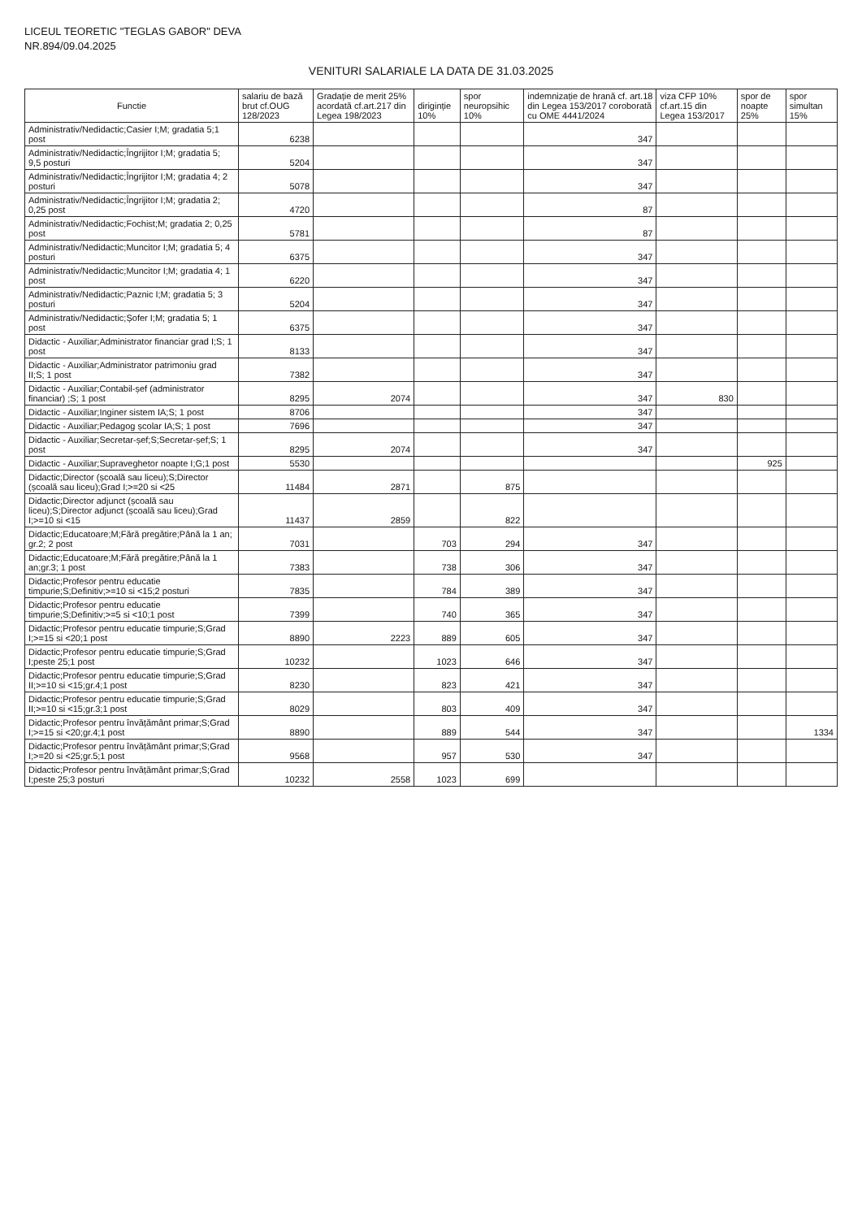LICEUL TEORETIC "TEGLAS GABOR" DEVA
NR.894/09.04.2025
VENITURI SALARIALE LA DATA DE 31.03.2025
| Functie | salariu de bază brut cf.OUG 128/2023 | Gradație de merit 25% acordată cf.art.217 din Legea 198/2023 | diriginție 10% | spor neuropsihic 10% | indemnizație de hrană cf. art.18 din Legea 153/2017 coroborată cu OME 4441/2024 | viza CFP 10% cf.art.15 din Legea 153/2017 | spor de noapte 25% | spor simultan 15% |
| --- | --- | --- | --- | --- | --- | --- | --- | --- |
| Administrativ/Nedidactic;Casier I;M; gradatia 5;1 post | 6238 | | | | 347 | | | |
| Administrativ/Nedidactic;Îngrijitor I;M; gradatia 5; 9,5 posturi | 5204 | | | | 347 | | | |
| Administrativ/Nedidactic;Îngrijitor I;M; gradatia 4; 2 posturi | 5078 | | | | 347 | | | |
| Administrativ/Nedidactic;Îngrijitor I;M; gradatia 2; 0,25 post | 4720 | | | | 87 | | | |
| Administrativ/Nedidactic;Fochist;M; gradatia 2; 0,25 post | 5781 | | | | 87 | | | |
| Administrativ/Nedidactic;Muncitor I;M; gradatia 5; 4 posturi | 6375 | | | | 347 | | | |
| Administrativ/Nedidactic;Muncitor I;M; gradatia 4; 1 post | 6220 | | | | 347 | | | |
| Administrativ/Nedidactic;Paznic I;M; gradatia 5; 3 posturi | 5204 | | | | 347 | | | |
| Administrativ/Nedidactic;Șofer I;M; gradatia 5; 1 post | 6375 | | | | 347 | | | |
| Didactic - Auxiliar;Administrator financiar grad I;S; 1 post | 8133 | | | | 347 | | | |
| Didactic - Auxiliar;Administrator patrimoniu grad II;S; 1 post | 7382 | | | | 347 | | | |
| Didactic - Auxiliar;Contabil-șef (administrator financiar) ;S; 1 post | 8295 | 2074 | | | 347 | 830 | | |
| Didactic - Auxiliar;Inginer sistem IA;S; 1 post | 8706 | | | | 347 | | | |
| Didactic - Auxiliar;Pedagog școlar IA;S; 1 post | 7696 | | | | 347 | | | |
| Didactic - Auxiliar;Secretar-șef;S;Secretar-șef;S; 1 post | 8295 | 2074 | | | 347 | | | |
| Didactic - Auxiliar;Supraveghetor noapte I;G;1 post | 5530 | | | | | | 925 | |
| Didactic;Director (școală sau liceu);S;Director (școală sau liceu);Grad I;>=20 si <25 | 11484 | 2871 | | 875 | | | | |
| Didactic;Director adjunct (școală sau liceu);S;Director adjunct (școală sau liceu);Grad I;>=10 si <15 | 11437 | 2859 | | 822 | | | | |
| Didactic;Educatoare;M;Fără pregătire;Până la 1 an; gr.2; 2 post | 7031 | | 703 | 294 | 347 | | | |
| Didactic;Educatoare;M;Fără pregătire;Până la 1 an;gr.3; 1 post | 7383 | | 738 | 306 | 347 | | | |
| Didactic;Profesor pentru educatie timpurie;S;Definitiv;>=10 si <15;2 posturi | 7835 | | 784 | 389 | 347 | | | |
| Didactic;Profesor pentru educatie timpurie;S;Definitiv;>=5 si <10;1 post | 7399 | | 740 | 365 | 347 | | | |
| Didactic;Profesor pentru educatie timpurie;S;Grad I;>=15 si <20;1 post | 8890 | 2223 | 889 | 605 | 347 | | | |
| Didactic;Profesor pentru educatie timpurie;S;Grad I;peste 25;1 post | 10232 | | 1023 | 646 | 347 | | | |
| Didactic;Profesor pentru educatie timpurie;S;Grad II;>=10 si <15;gr.4;1 post | 8230 | | 823 | 421 | 347 | | | |
| Didactic;Profesor pentru educatie timpurie;S;Grad II;>=10 si <15;gr.3;1 post | 8029 | | 803 | 409 | 347 | | | |
| Didactic;Profesor pentru învățământ primar;S;Grad I;>=15 si <20;gr.4;1 post | 8890 | | 889 | 544 | 347 | | | 1334 |
| Didactic;Profesor pentru învățământ primar;S;Grad I;>=20 si <25;gr.5;1 post | 9568 | | 957 | 530 | 347 | | | |
| Didactic;Profesor pentru învățământ primar;S;Grad I;peste 25;3 posturi | 10232 | 2558 | 1023 | 699 | | | | |